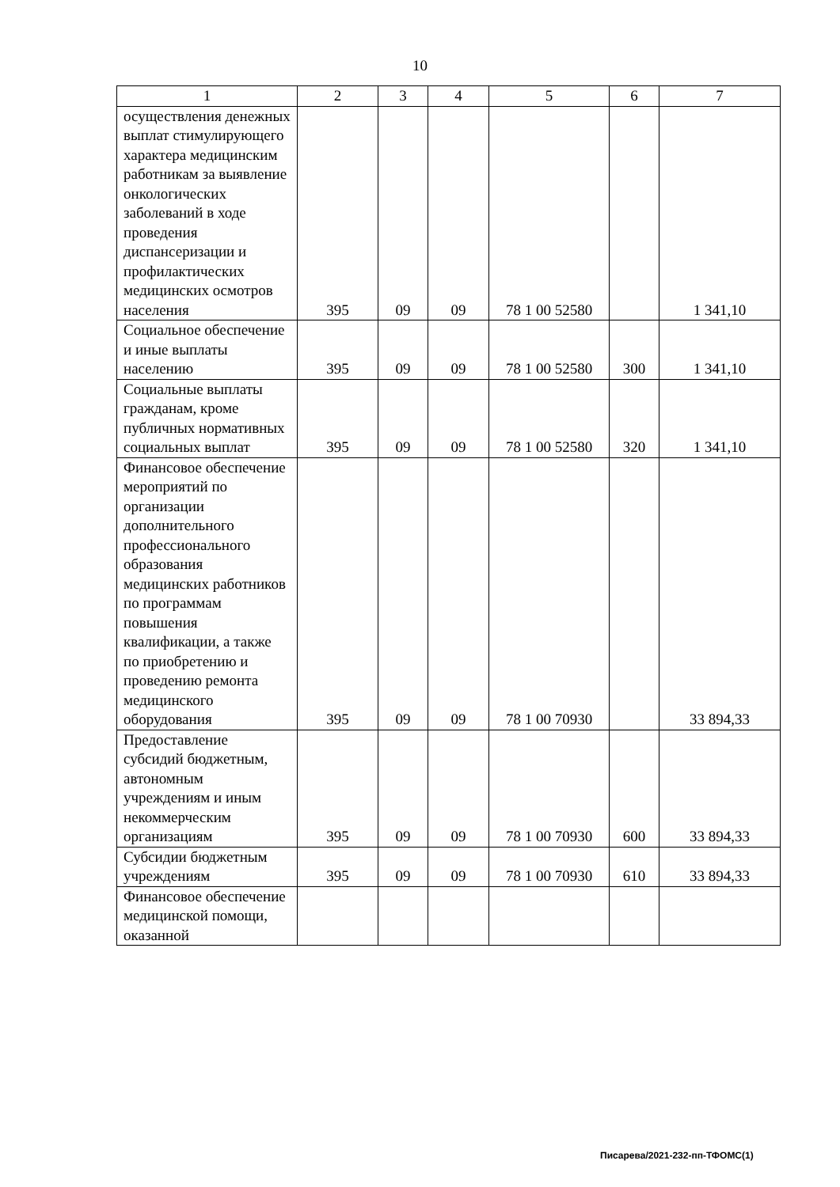10
| 1 | 2 | 3 | 4 | 5 | 6 | 7 |
| --- | --- | --- | --- | --- | --- | --- |
| осуществления денежных выплат стимулирующего характера медицинским работникам за выявление онкологических заболеваний в ходе проведения диспансеризации и профилактических медицинских осмотров населения | 395 | 09 | 09 | 78 1 00 52580 | | 1 341,10 |
| Социальное обеспечение и иные выплаты населению | 395 | 09 | 09 | 78 1 00 52580 | 300 | 1 341,10 |
| Социальные выплаты гражданам, кроме публичных нормативных социальных выплат | 395 | 09 | 09 | 78 1 00 52580 | 320 | 1 341,10 |
| Финансовое обеспечение мероприятий по организации дополнительного профессионального образования медицинских работников по программам повышения квалификации, а также по приобретению и проведению ремонта медицинского оборудования | 395 | 09 | 09 | 78 1 00 70930 | | 33 894,33 |
| Предоставление субсидий бюджетным, автономным учреждениям и иным некоммерческим организациям | 395 | 09 | 09 | 78 1 00 70930 | 600 | 33 894,33 |
| Субсидии бюджетным учреждениям | 395 | 09 | 09 | 78 1 00 70930 | 610 | 33 894,33 |
| Финансовое обеспечение медицинской помощи, оказанной | | | | | | |
Писарева/2021-232-пп-ТФОМС(1)